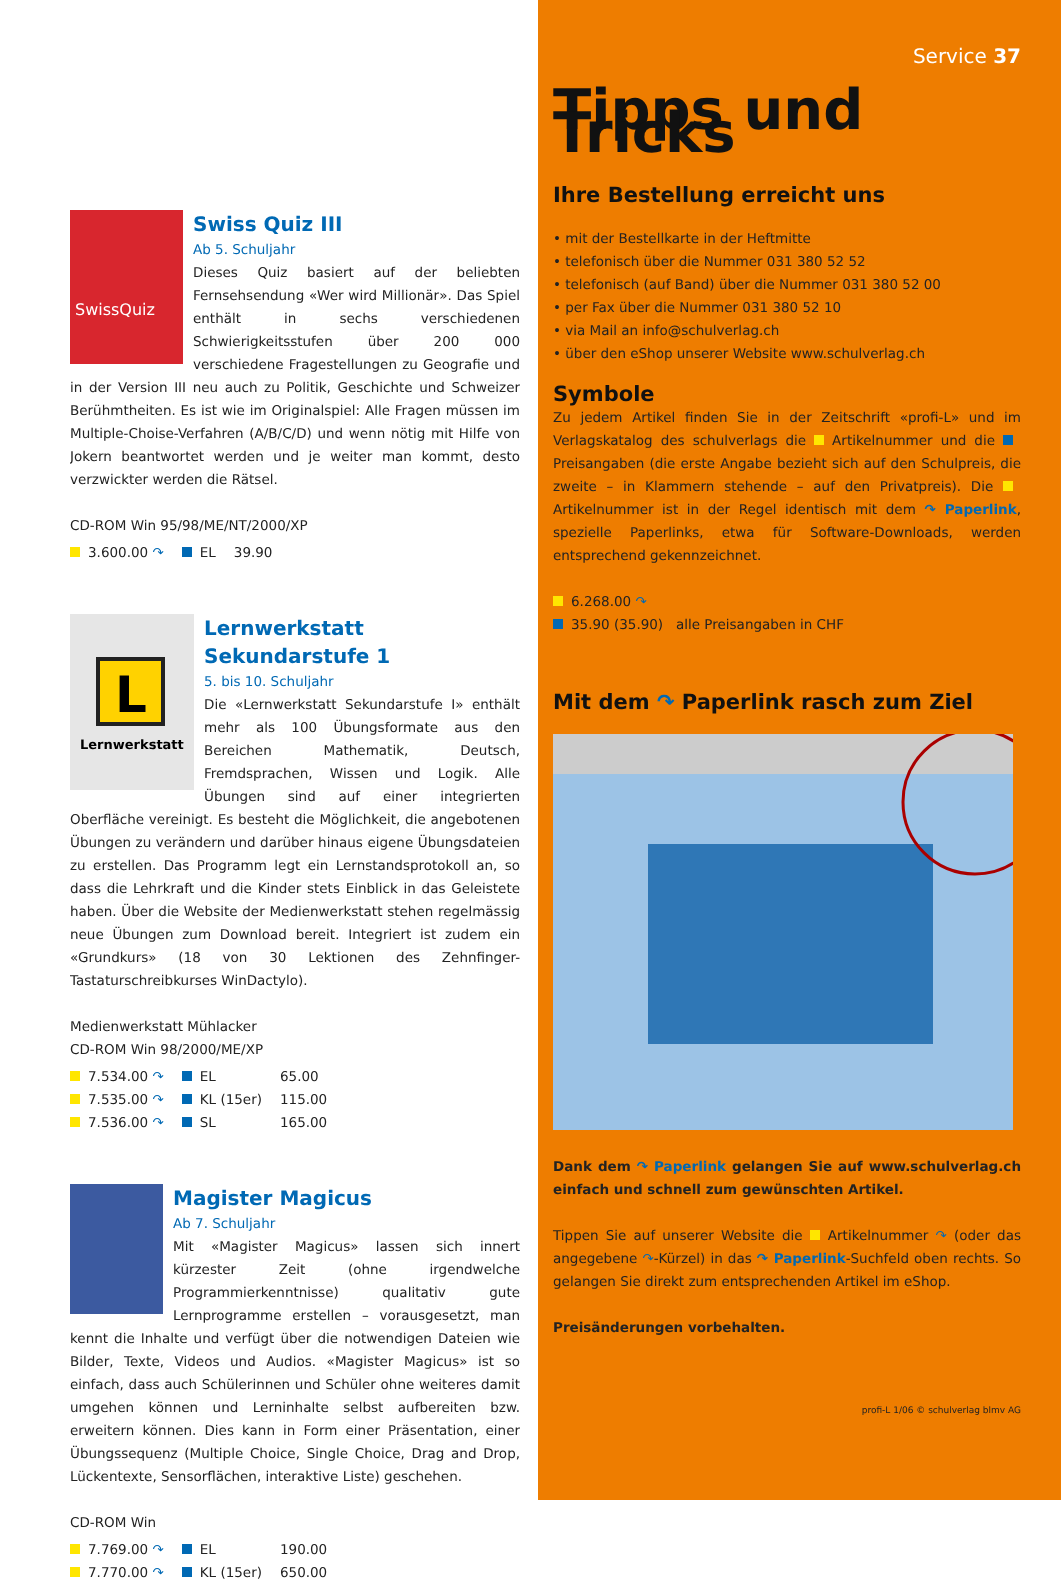SwissQuiz
Swiss Quiz III
Ab 5. Schuljahr
Dieses Quiz basiert auf der beliebten Fernsehsendung «Wer wird Millionär». Das Spiel enthält in sechs verschiedenen Schwierigkeitsstufen über 200 000 verschiedene Fragestellungen zu Geografie und in der Version III neu auch zu Politik, Geschichte und Schweizer Berühmtheiten. Es ist wie im Originalspiel: Alle Fragen müssen im Multiple-Choise-Verfahren (A/B/C/D) und wenn nötig mit Hilfe von Jokern beantwortet werden und je weiter man kommt, desto verzwickter werden die Rätsel.
CD-ROM Win 95/98/ME/NT/2000/XP
| 3.600.00 ↷ | EL | 39.90 |
L
Lernwerkstatt
Lernwerkstatt Sekundarstufe 1
5. bis 10. Schuljahr
Die «Lernwerkstatt Sekundarstufe I» enthält mehr als 100 Übungsformate aus den Bereichen Mathematik, Deutsch, Fremdsprachen, Wissen und Logik. Alle Übungen sind auf einer integrierten Oberfläche vereinigt. Es besteht die Möglichkeit, die angebotenen Übungen zu verändern und darüber hinaus eigene Übungsdateien zu erstellen. Das Programm legt ein Lernstandsprotokoll an, so dass die Lehrkraft und die Kinder stets Einblick in das Geleistete haben. Über die Website der Medienwerkstatt stehen regelmässig neue Übungen zum Download bereit. Integriert ist zudem ein «Grundkurs» (18 von 30 Lektionen des Zehnfinger-Tastaturschreibkurses WinDactylo).
Medienwerkstatt Mühlacker
CD-ROM Win 98/2000/ME/XP
| 7.534.00 ↷ | EL | 65.00 |
| 7.535.00 ↷ | KL (15er) | 115.00 |
| 7.536.00 ↷ | SL | 165.00 |
Magister Magicus
Ab 7. Schuljahr
Mit «Magister Magicus» lassen sich innert kürzester Zeit (ohne irgendwelche Programmierkenntnisse) qualitativ gute Lernprogramme erstellen – vorausgesetzt, man kennt die Inhalte und verfügt über die notwendigen Dateien wie Bilder, Texte, Videos und Audios. «Magister Magicus» ist so einfach, dass auch Schülerinnen und Schüler ohne weiteres damit umgehen können und Lerninhalte selbst aufbereiten bzw. erweitern können. Dies kann in Form einer Präsentation, einer Übungssequenz (Multiple Choice, Single Choice, Drag and Drop, Lückentexte, Sensorflächen, interaktive Liste) geschehen.
CD-ROM Win
| 7.769.00 ↷ | EL | 190.00 |
| 7.770.00 ↷ | KL (15er) | 650.00 |
Service 37
Tipps und Tricks
Ihre Bestellung erreicht uns
• mit der Bestellkarte in der Heftmitte
• telefonisch über die Nummer 031 380 52 52
• telefonisch (auf Band) über die Nummer 031 380 52 00
• per Fax über die Nummer 031 380 52 10
• via Mail an info@schulverlag.ch
• über den eShop unserer Website www.schulverlag.ch
Symbole
Zu jedem Artikel finden Sie in der Zeitschrift «profi-L» und im Verlagskatalog des schulverlags die Artikelnummer und die Preisangaben (die erste Angabe bezieht sich auf den Schulpreis, die zweite – in Klammern stehende – auf den Privatpreis). Die Artikelnummer ist in der Regel identisch mit dem ↷ Paperlink, spezielle Paperlinks, etwa für Software-Downloads, werden entsprechend gekennzeichnet.
6.268.00 ↷
35.90 (35.90) alle Preisangaben in CHF
Mit dem ↷ Paperlink rasch zum Ziel
Dank dem ↷ Paperlink gelangen Sie auf www.schulverlag.ch einfach und schnell zum gewünschten Artikel.
Tippen Sie auf unserer Website die Artikelnummer ↷ (oder das angegebene ↷-Kürzel) in das ↷ Paperlink-Suchfeld oben rechts. So gelangen Sie direkt zum entsprechenden Artikel im eShop.
Preisänderungen vorbehalten.
profi-L 1/06 © schulverlag blmv AG